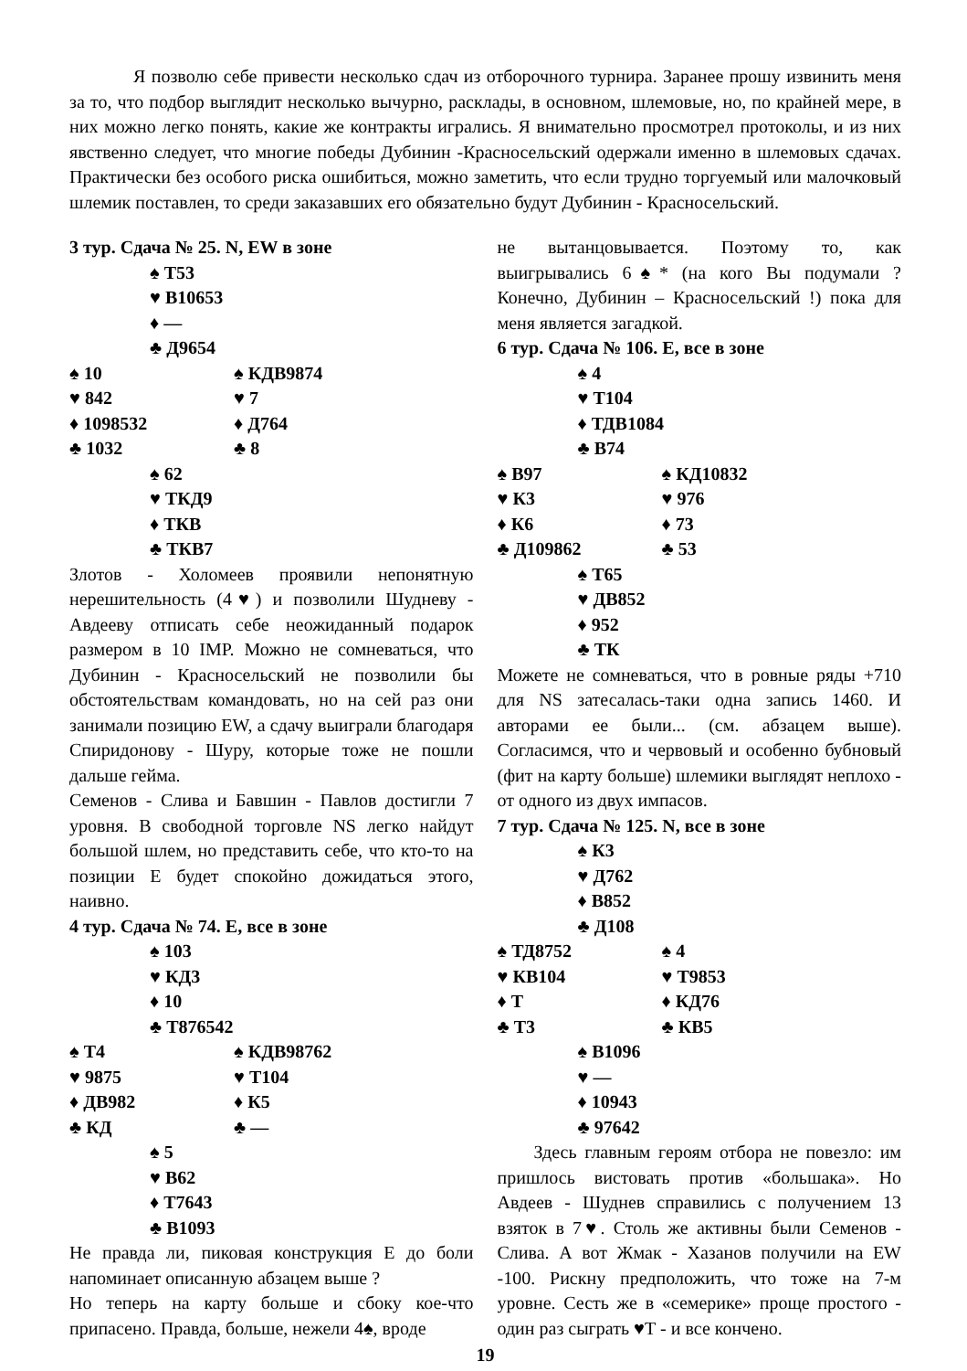Я позволю себе привести несколько сдач из отборочного турнира. Заранее прошу извинить меня за то, что подбор выглядит несколько вычурно, расклады, в основном, шлемовые, но, по крайней мере, в них можно легко понять, какие же контракты игрались. Я внимательно просмотрел протоколы, и из них явственно следует, что многие победы Дубинин -Красносельский одержали именно в шлемовых сдачах. Практически без особого риска ошибиться, можно заметить, что если трудно торгуемый или малочковый шлемик поставлен, то среди заказавших его обязательно будут Дубинин - Красносельский.
3 тур. Сдача № 25. N, EW в зоне
♠ Т53
♥ В10653
♦ —
♣ Д9654
♠ 10 ♠ КДВ9874
♥ 842 ♥ 7
♦ 1098532 ♦ Д764
♣ 1032 ♣ 8
♠ 62
♥ ТКД9
♦ ТКВ
♣ ТКВ7
Злотов - Холомеев проявили непонятную нерешительность (4♥) и позволили Шудневу - Авдееву отписать себе неожиданный подарок размером в 10 IMP. Можно не сомневаться, что Дубинин - Красносельский не позволили бы обстоятельствам командовать, но на сей раз они занимали позицию EW, а сдачу выиграли благодаря Спиридонову - Шуру, которые тоже не пошли дальше гейма.
Семенов - Слива и Бавшин - Павлов достигли 7 уровня. В свободной торговле NS легко найдут большой шлем, но представить себе, что кто-то на позиции Е будет спокойно дожидаться этого, наивно.
4 тур. Сдача № 74. Е, все в зоне
♠ 103
♥ КД3
♦ 10
♣ Т876542
♠ Т4 ♠ КДВ98762
♥ 9875 ♥ Т104
♦ ДВ982 ♦ К5
♣ КД ♣ —
♠ 5
♥ В62
♦ Т7643
♣ В1093
Не правда ли, пиковая конструкция Е до боли напоминает описанную абзацем выше ?
Но теперь на карту больше и сбоку кое-что припасено. Правда, больше, нежели 4♠, вроде
не вытанцовывается. Поэтому то, как выигрывались 6♠* (на кого Вы подумали ? Конечно, Дубинин – Красносельский !) пока для меня является загадкой.
6 тур. Сдача № 106. Е, все в зоне
♠ 4
♥ Т104
♦ ТДВ1084
♣ В74
♠ В97 ♠ КД10832
♥ К3 ♥ 976
♦ К6 ♦ 73
♣ Д109862 ♣ 53
♠ Т65
♥ ДВ852
♦ 952
♣ ТК
Можете не сомневаться, что в ровные ряды +710 для NS затесалась-таки одна запись 1460. И авторами ее были... (см. абзацем выше). Согласимся, что и червовый и особенно бубновый (фит на карту больше) шлемики выглядят неплохо - от одного из двух импасов.
7 тур. Сдача № 125. N, все в зоне
♠ К3
♥ Д762
♦ В852
♣ Д108
♠ ТД8752 ♠ 4
♥ КВ104 ♥ Т9853
♦ Т ♦ КД76
♣ Т3 ♣ КВ5
♠ В1096
♥ —
♦ 10943
♣ 97642
Здесь главным героям отбора не повезло: им пришлось вистовать против «большака». Но Авдеев - Шуднев справились с получением 13 взяток в 7♥. Столь же активны были Семенов - Слива. А вот Жмак - Хазанов получили на EW -100. Рискну предположить, что тоже на 7-м уровне. Сесть же в «семерике» проще простого - один раз сыграть ♥Т - и все кончено.
19